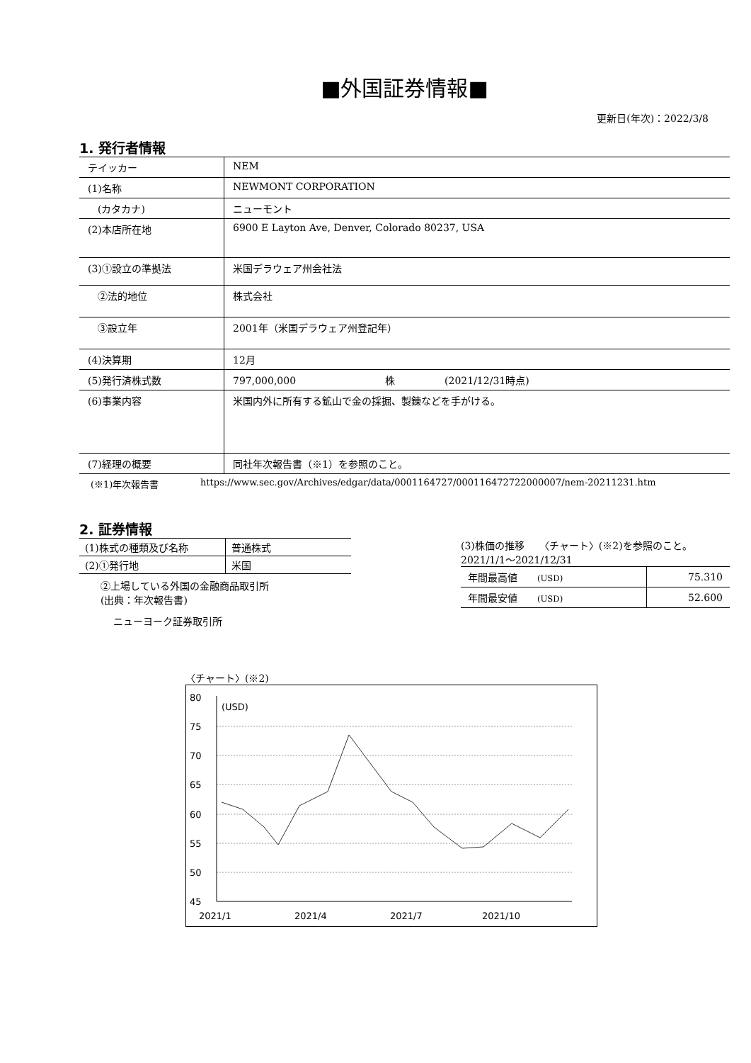■外国証券情報■
更新日(年次)：2022/3/8
1. 発行者情報
| テイッカー | NEM |
| (1)名称 | NEWMONT CORPORATION |
| (カタカナ) | ニューモント |
| (2)本店所在地 | 6900 E Layton Ave, Denver, Colorado 80237, USA |
| (3)①設立の準拠法 | 米国デラウェア州会社法 |
| ②法的地位 | 株式会社 |
| ③設立年 | 2001年（米国デラウェア州登記年） |
| (4)決算期 | 12月 |
| (5)発行済株式数 | 797,000,000 株 (2021/12/31時点) |
| (6)事業内容 | 米国内外に所有する鉱山で金の採掘、製錬などを手がける。 |
| (7)経理の概要 | 同社年次報告書（※1）を参照のこと。 |
(※1)年次報告書 https://www.sec.gov/Archives/edgar/data/0001164727/000116472722000007/nem-20211231.htm
2. 証券情報
| (1)株式の種類及び名称 | 普通株式 |
| (2)①発行地 | 米国 |
②上場している外国の金融商品取引所
(出典：年次報告書)
ニューヨーク証券取引所
(3)株価の推移　　〈チャート〉(※2)を参照のこと。
2021/1/1～2021/12/31
| 年間最高値 (USD) | 75.310 |
| 年間最安値 (USD) | 52.600 |
〈チャート〉(※2)
80
75
70
65
60
55
50
45
(USD)
2021/1
2021/4
2021/7
2021/10